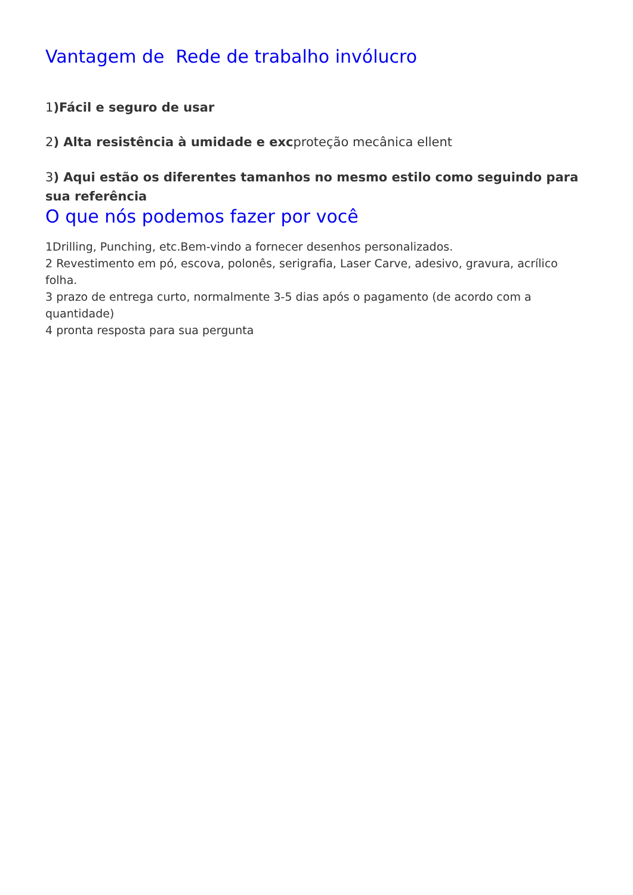Vantagem de Rede de trabalho invólucro
1)Fácil e seguro de usar
2) Alta resistência à umidade e excproteção mecânica ellent
3) Aqui estão os diferentes tamanhos no mesmo estilo como seguindo para sua referência
O que nós podemos fazer por você
1Drilling, Punching, etc.Bem-vindo a fornecer desenhos personalizados.
2 Revestimento em pó, escova, polonês, serigrafia, Laser Carve, adesivo, gravura, acrílico folha.
3 prazo de entrega curto, normalmente 3-5 dias após o pagamento (de acordo com a quantidade)
4 pronta resposta para sua pergunta